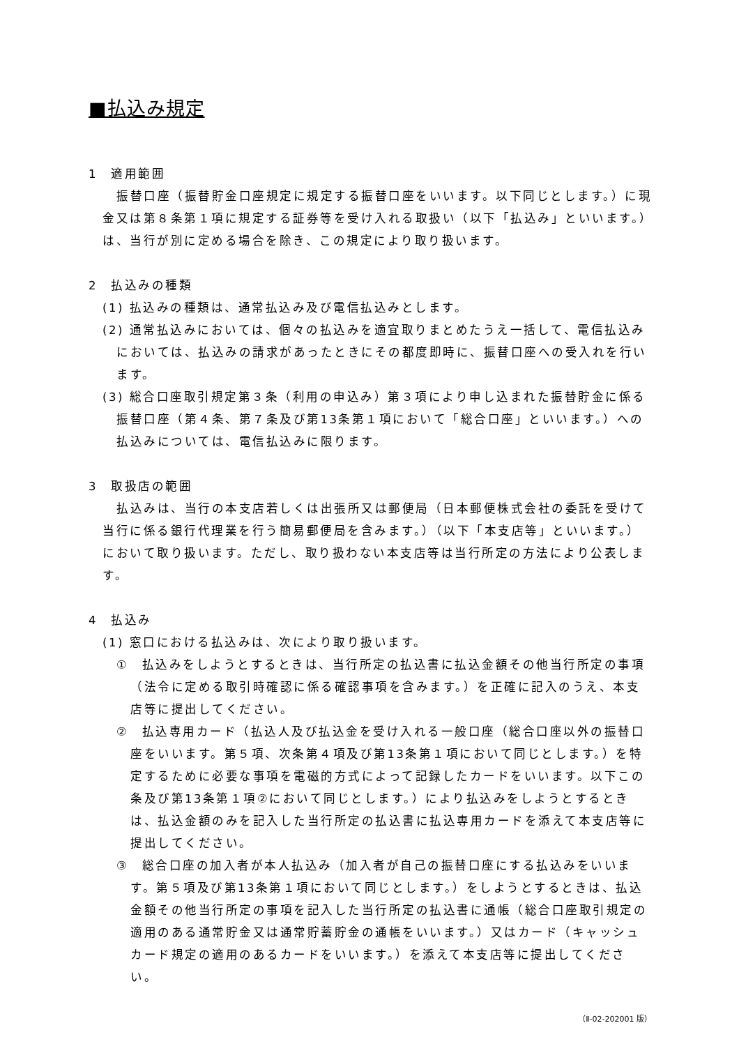■払込み規定
1　適用範囲
振替口座（振替貯金口座規定に規定する振替口座をいいます。以下同じとします。）に現金又は第８条第１項に規定する証券等を受け入れる取扱い（以下「払込み」といいます。）は、当行が別に定める場合を除き、この規定により取り扱います。
2　払込みの種類
(1) 払込みの種類は、通常払込み及び電信払込みとします。
(2) 通常払込みにおいては、個々の払込みを適宜取りまとめたうえ一括して、電信払込みにおいては、払込みの請求があったときにその都度即時に、振替口座への受入れを行います。
(3) 総合口座取引規定第３条（利用の申込み）第３項により申し込まれた振替貯金に係る振替口座（第４条、第７条及び第13条第１項において「総合口座」といいます。）への払込みについては、電信払込みに限ります。
3　取扱店の範囲
払込みは、当行の本支店若しくは出張所又は郵便局（日本郵便株式会社の委託を受けて当行に係る銀行代理業を行う簡易郵便局を含みます。）（以下「本支店等」といいます。）において取り扱います。ただし、取り扱わない本支店等は当行所定の方法により公表します。
4　払込み
(1) 窓口における払込みは、次により取り扱います。
①　払込みをしようとするときは、当行所定の払込書に払込金額その他当行所定の事項（法令に定める取引時確認に係る確認事項を含みます。）を正確に記入のうえ、本支店等に提出してください。
②　払込専用カード（払込人及び払込金を受け入れる一般口座（総合口座以外の振替口座をいいます。第５項、次条第４項及び第13条第１項において同じとします。）を特定するために必要な事項を電磁的方式によって記録したカードをいいます。以下この条及び第13条第１項②において同じとします。）により払込みをしようとするときは、払込金額のみを記入した当行所定の払込書に払込専用カードを添えて本支店等に提出してください。
③　総合口座の加入者が本人払込み（加入者が自己の振替口座にする払込みをいいます。第５項及び第13条第１項において同じとします。）をしようとするときは、払込金額その他当行所定の事項を記入した当行所定の払込書に通帳（総合口座取引規定の適用のある通常貯金又は通常貯蓄貯金の通帳をいいます。）又はカード（キャッシュカード規定の適用のあるカードをいいます。）を添えて本支店等に提出してください。
（Ⅱ-02-202001 版）